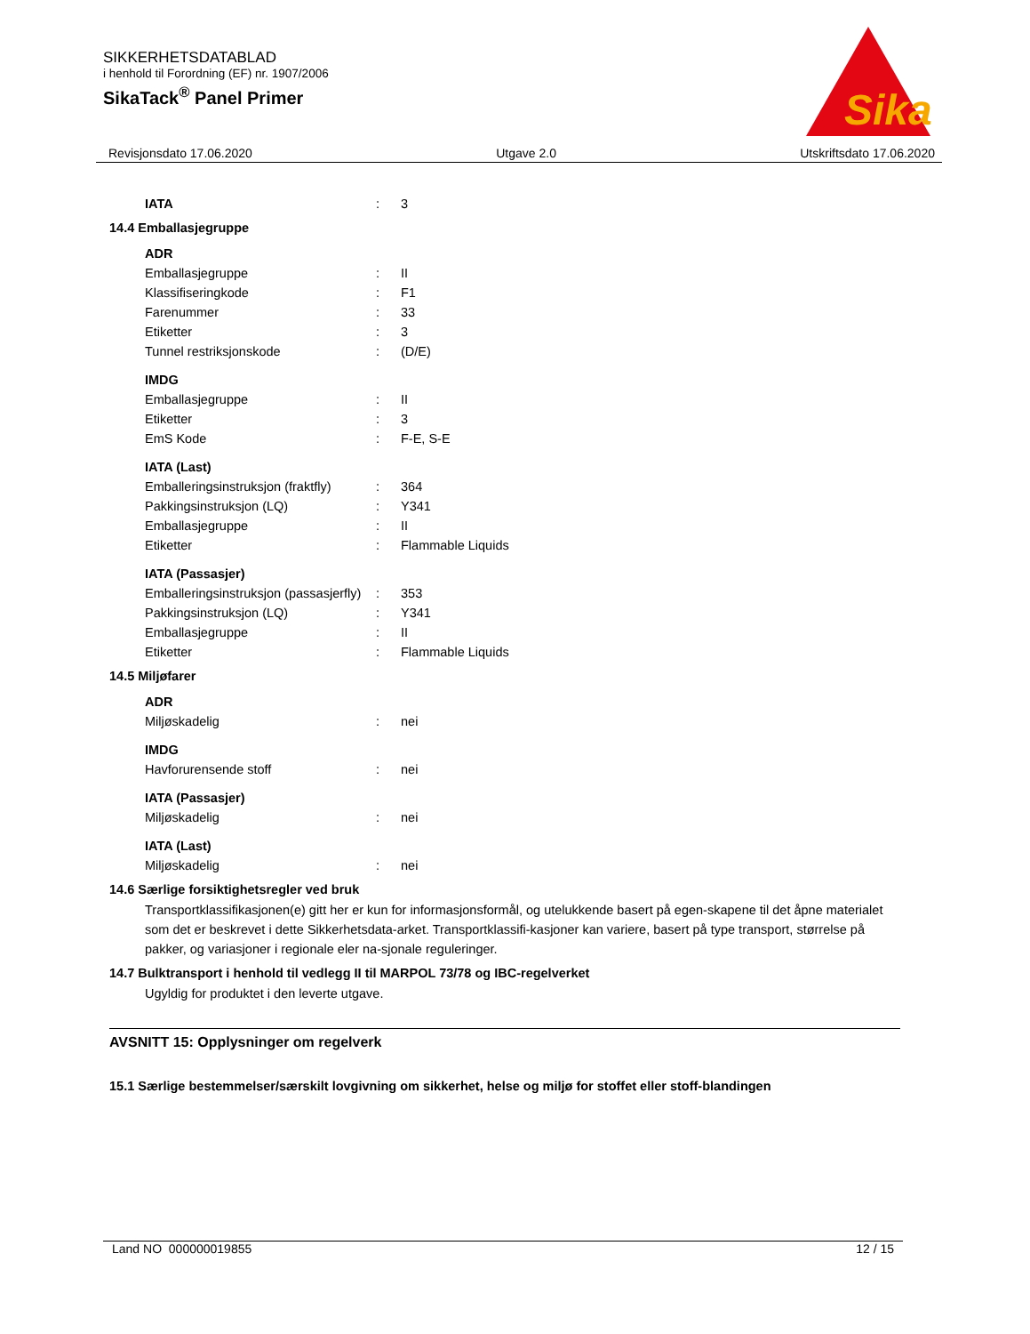SIKKERHETSDATABLAD
i henhold til Forordning (EF) nr. 1907/2006
SikaTack<sup>®</sup> Panel Primer
Sika
®
Revisjonsdato 17.06.2020 Utgave 2.0 Utskriftsdato 17.06.2020
| IATA | : | 3 |
14.4 Emballasjegruppe
| ADR | | |
| Emballasjegruppe | : | II |
| Klassifiseringkode | : | F1 |
| Farenummer | : | 33 |
| Etiketter | : | 3 |
| Tunnel restriksjonskode | : | (D/E) |
| IMDG | | |
| Emballasjegruppe | : | II |
| Etiketter | : | 3 |
| EmS Kode | : | F-E, S-E |
| IATA (Last) | | |
| Emballeringsinstruksjon (fraktfly) | : | 364 |
| Pakkingsinstruksjon (LQ) | : | Y341 |
| Emballasjegruppe | : | II |
| Etiketter | : | Flammable Liquids |
| IATA (Passasjer) | | |
| Emballeringsinstruksjon (passasjerfly) | : | 353 |
| Pakkingsinstruksjon (LQ) | : | Y341 |
| Emballasjegruppe | : | II |
| Etiketter | : | Flammable Liquids |
14.5 Miljøfarer
| ADR | | |
| Miljøskadelig | : | nei |
| IMDG | | |
| Havforurensende stoff | : | nei |
| IATA (Passasjer) | | |
| Miljøskadelig | : | nei |
| IATA (Last) | | |
| Miljøskadelig | : | nei |
14.6 Særlige forsiktighetsregler ved bruk
Transportklassifikasjonen(e) gitt her er kun for informasjonsformål, og utelukkende basert på egen-skapene til det åpne materialet som det er beskrevet i dette Sikkerhetsdata-arket. Transportklassifi-kasjoner kan variere, basert på type transport, størrelse på pakker, og variasjoner i regionale eler na-sjonale reguleringer.
14.7 Bulktransport i henhold til vedlegg II til MARPOL 73/78 og IBC-regelverket
Ugyldig for produktet i den leverte utgave.
AVSNITT 15: Opplysninger om regelverk
15.1 Særlige bestemmelser/særskilt lovgivning om sikkerhet, helse og miljø for stoffet eller stoff-blandingen
Land NO 000000019855 12 / 15